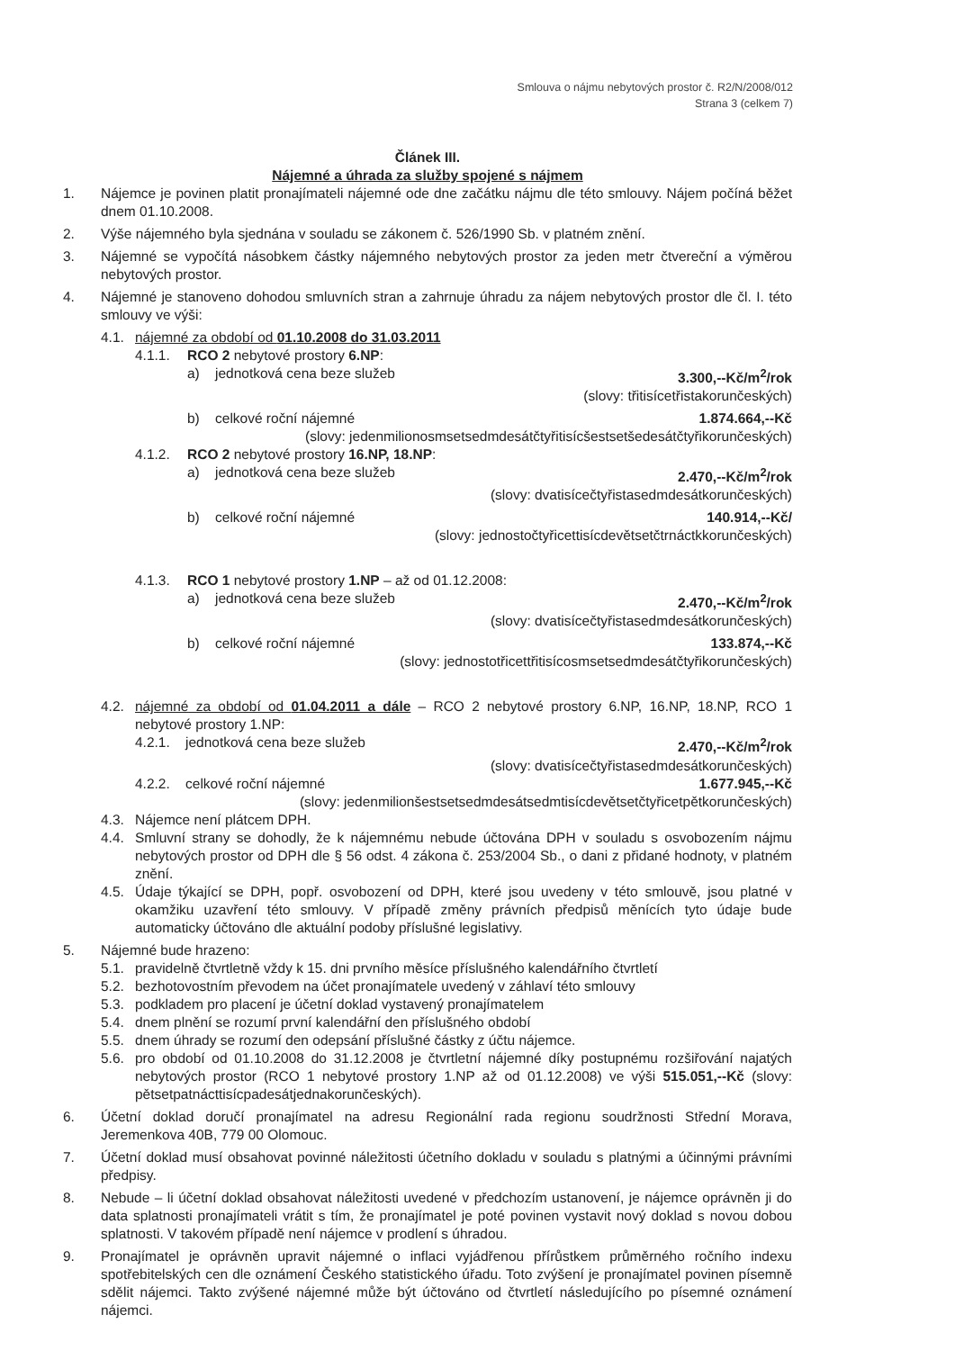Smlouva o nájmu nebytových prostor č. R2/N/2008/012
Strana 3 (celkem 7)
Článek III.
Nájemné a úhrada za služby spojené s nájmem
1. Nájemce je povinen platit pronajímateli nájemné ode dne začátku nájmu dle této smlouvy. Nájem počíná běžet dnem 01.10.2008.
2. Výše nájemného byla sjednána v souladu se zákonem č. 526/1990 Sb. v platném znění.
3. Nájemné se vypočítá násobkem částky nájemného nebytových prostor za jeden metr čtvereční a výměrou nebytových prostor.
4. Nájemné je stanoveno dohodou smluvních stran a zahrnuje úhradu za nájem nebytových prostor dle čl. I. této smlouvy ve výši:
4.1. nájemné za období od 01.10.2008 do 31.03.2011
4.1.1. RCO 2 nebytové prostory 6.NP:
a) jednotková cena beze služeb 3.300,--Kč/m<sup>2</sup>/rok
(slovy: třitisícetřistakorunčeských)
b) celkové roční nájemné 1.874.664,--Kč
(slovy: jedenmilionosmsetsedmdesátčtyřitisícšestsetšedesátčtyřikorunčeských)
4.1.2. RCO 2 nebytové prostory 16.NP, 18.NP:
a) jednotková cena beze služeb 2.470,--Kč/m<sup>2</sup>/rok
(slovy: dvatisícečtyřistasedmdesátkorunčeských)
b) celkové roční nájemné 140.914,--Kč/
(slovy: jednostočtyřicettisícdevětsetčtrnáctkkorunčeských)
4.1.3. RCO 1 nebytové prostory 1.NP – až od 01.12.2008:
a) jednotková cena beze služeb 2.470,--Kč/m<sup>2</sup>/rok
(slovy: dvatisícečtyřistasedmdesátkorunčeských)
b) celkové roční nájemné 133.874,--Kč
(slovy: jednostotřicettřitisícosmsetsedmdesátčtyřikorunčeských)
4.2. nájemné za období od 01.04.2011 a dále – RCO 2 nebytové prostory 6.NP, 16.NP, 18.NP, RCO 1 nebytové prostory 1.NP:
4.2.1. jednotková cena beze služeb 2.470,--Kč/m<sup>2</sup>/rok
(slovy: dvatisícečtyřistasedmdesátkorunčeských)
4.2.2. celkové roční nájemné 1.677.945,--Kč
(slovy: jedenmilionšestsetsedmdesátsedmtisícdevětsetčtyřicetpětkorunčeských)
4.3. Nájemce není plátcem DPH.
4.4. Smluvní strany se dohodly, že k nájemnému nebude účtována DPH v souladu s osvobozením nájmu nebytových prostor od DPH dle § 56 odst. 4 zákona č. 253/2004 Sb., o dani z přidané hodnoty, v platném znění.
4.5. Údaje týkající se DPH, popř. osvobození od DPH, které jsou uvedeny v této smlouvě, jsou platné v okamžiku uzavření této smlouvy. V případě změny právních předpisů měnících tyto údaje bude automaticky účtováno dle aktuální podoby příslušné legislativy.
5. Nájemné bude hrazeno:
5.1. pravidelně čtvrtletně vždy k 15. dni prvního měsíce příslušného kalendářního čtvrtletí
5.2. bezhotovostním převodem na účet pronajímatele uvedený v záhlaví této smlouvy
5.3. podkladem pro placení je účetní doklad vystavený pronajímatelem
5.4. dnem plnění se rozumí první kalendářní den příslušného období
5.5. dnem úhrady se rozumí den odepsání příslušné částky z účtu nájemce.
5.6. pro období od 01.10.2008 do 31.12.2008 je čtvrtletní nájemné díky postupnému rozšiřování najatých nebytových prostor (RCO 1 nebytové prostory 1.NP až od 01.12.2008) ve výši 515.051,--Kč (slovy: pětsetpatnácttisícpadesátjednakorunčeských).
6. Účetní doklad doručí pronajímatel na adresu Regionální rada regionu soudržnosti Střední Morava, Jeremenkova 40B, 779 00 Olomouc.
7. Účetní doklad musí obsahovat povinné náležitosti účetního dokladu v souladu s platnými a účinnými právními předpisy.
8. Nebude – li účetní doklad obsahovat náležitosti uvedené v předchozím ustanovení, je nájemce oprávněn ji do data splatnosti pronajímateli vrátit s tím, že pronajímatel je poté povinen vystavit nový doklad s novou dobou splatnosti. V takovém případě není nájemce v prodlení s úhradou.
9. Pronajímatel je oprávněn upravit nájemné o inflaci vyjádřenou přírůstkem průměrného ročního indexu spotřebitelských cen dle oznámení Českého statistického úřadu. Toto zvýšení je pronajímatel povinen písemně sdělit nájemci. Takto zvýšené nájemné může být účtováno od čtvrtletí následujícího po písemné oznámení nájemci.